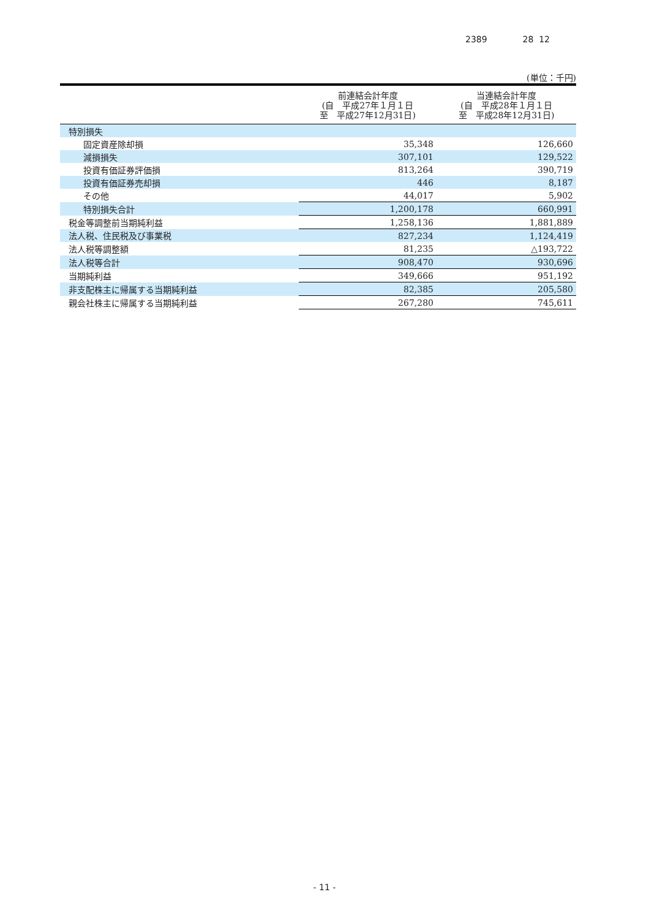2389 28 12
(単位：千円)
| | 前連結会計年度 (自 平成27年１月１日 至 平成27年12月31日) | 当連結会計年度 (自 平成28年１月１日 至 平成28年12月31日) |
| --- | --- | --- |
| 特別損失 | | |
| 固定資産除却損 | 35,348 | 126,660 |
| 減損損失 | 307,101 | 129,522 |
| 投資有価証券評価損 | 813,264 | 390,719 |
| 投資有価証券売却損 | 446 | 8,187 |
| その他 | 44,017 | 5,902 |
| 特別損失合計 | 1,200,178 | 660,991 |
| 税金等調整前当期純利益 | 1,258,136 | 1,881,889 |
| 法人税、住民税及び事業税 | 827,234 | 1,124,419 |
| 法人税等調整額 | 81,235 | △193,722 |
| 法人税等合計 | 908,470 | 930,696 |
| 当期純利益 | 349,666 | 951,192 |
| 非支配株主に帰属する当期純利益 | 82,385 | 205,580 |
| 親会社株主に帰属する当期純利益 | 267,280 | 745,611 |
- 11 -